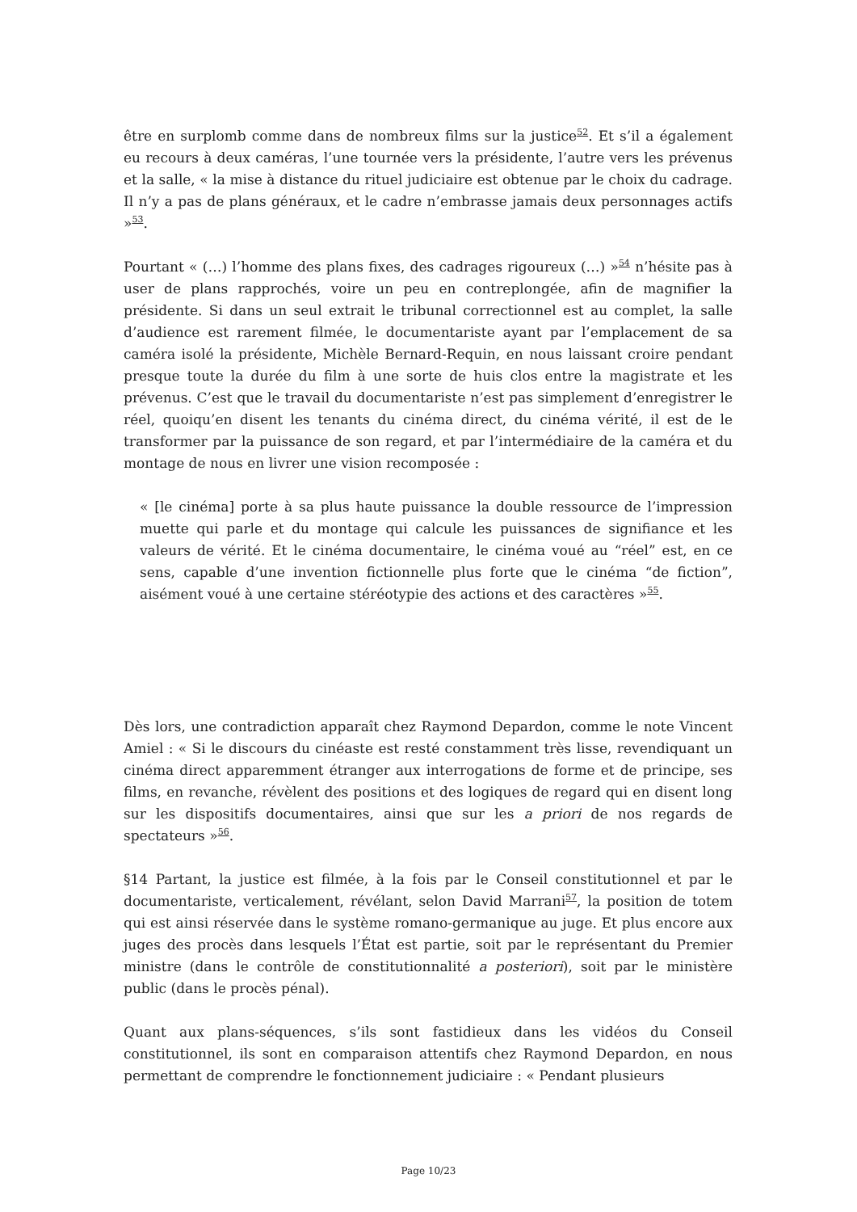être en surplomb comme dans de nombreux films sur la justice<sup>52</sup>. Et s’il a également eu recours à deux caméras, l’une tournée vers la présidente, l’autre vers les prévenus et la salle, « la mise à distance du rituel judiciaire est obtenue par le choix du cadrage. Il n’y a pas de plans généraux, et le cadre n’embrasse jamais deux personnages actifs »<sup>53</sup>.
Pourtant « (…) l’homme des plans fixes, des cadrages rigoureux (…) »<sup>54</sup> n’hésite pas à user de plans rapprochés, voire un peu en contreplongée, afin de magnifier la présidente. Si dans un seul extrait le tribunal correctionnel est au complet, la salle d’audience est rarement filmée, le documentariste ayant par l’emplacement de sa caméra isolé la présidente, Michèle Bernard-Requin, en nous laissant croire pendant presque toute la durée du film à une sorte de huis clos entre la magistrate et les prévenus. C’est que le travail du documentariste n’est pas simplement d’enregistrer le réel, quoiqu’en disent les tenants du cinéma direct, du cinéma vérité, il est de le transformer par la puissance de son regard, et par l’intermédiaire de la caméra et du montage de nous en livrer une vision recomposée :
« [le cinéma] porte à sa plus haute puissance la double ressource de l’impression muette qui parle et du montage qui calcule les puissances de signifiance et les valeurs de vérité. Et le cinéma documentaire, le cinéma voué au “réel” est, en ce sens, capable d’une invention fictionnelle plus forte que le cinéma “de fiction”, aisément voué à une certaine stéréotypie des actions et des caractères »<sup>55</sup>.
Dès lors, une contradiction apparaît chez Raymond Depardon, comme le note Vincent Amiel : « Si le discours du cinéaste est resté constamment très lisse, revendiquant un cinéma direct apparemment étranger aux interrogations de forme et de principe, ses films, en revanche, révèlent des positions et des logiques de regard qui en disent long sur les dispositifs documentaires, ainsi que sur les a priori de nos regards de spectateurs »<sup>56</sup>.
§14 Partant, la justice est filmée, à la fois par le Conseil constitutionnel et par le documentariste, verticalement, révélant, selon David Marrani<sup>57</sup>, la position de totem qui est ainsi réservée dans le système romano-germanique au juge. Et plus encore aux juges des procès dans lesquels l’État est partie, soit par le représentant du Premier ministre (dans le contrôle de constitutionnalité a posteriori), soit par le ministère public (dans le procès pénal).
Quant aux plans-séquences, s’ils sont fastidieux dans les vidéos du Conseil constitutionnel, ils sont en comparaison attentifs chez Raymond Depardon, en nous permettant de comprendre le fonctionnement judiciaire : « Pendant plusieurs
Page 10/23